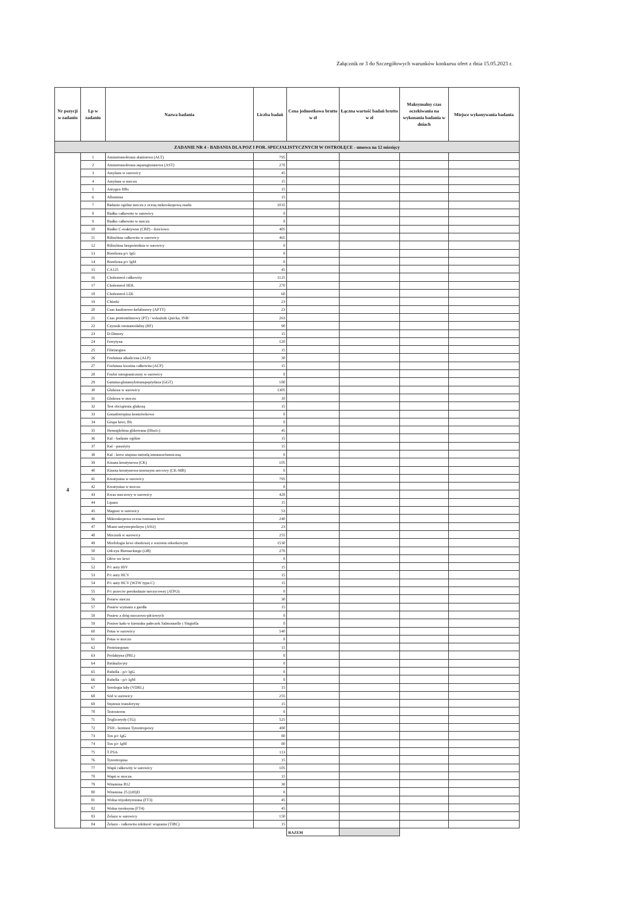Załącznik nr 3 do Szczegółowych warunków konkursu ofert z dnia 15.05.2023 r.
| Nr pozycji w zadaniu | Lp w zadaniu | Nazwa badania | Liczba badań | Cena jednostkowa brutto w zł | Łączna wartość badań brutto w zł | Maksymalny czas oczekiwania na wykonania badania w dniach | Miejsce wykonywania badania |
| --- | --- | --- | --- | --- | --- | --- | --- |
| ZADANIE NR 4 - BADANIA DLA POZ I POR. SPECJALISTYCZNYCH W OSTROŁĘCE - umowa na 12 miesięcy | | | | | | | |
| 4 | 1 | Aminotransferaza alaninowa (ALT) | 795 | | | | |
| | 2 | Aminotransferaza asparaginianowa (AST) | 278 | | | | |
| | 3 | Amylaza w surowicy | 45 | | | | |
| | 4 | Amylaza w moczu | 15 | | | | |
| | 5 | Antygen HBs | 15 | | | | |
| | 6 | Albumina | 15 | | | | |
| | 7 | Badanie ogólne moczu z oceną mikroskopową osadu | 1035 | | | | |
| | 8 | Białko całkowite w surowicy | 8 | | | | |
| | 9 | Białko całkowite w moczu | 8 | | | | |
| | 10 | Białko C-reaktywne (CRP) - ilościowo | 405 | | | | |
| | 11 | Bilirubina całkowita w surowicy | 465 | | | | |
| | 12 | Bilirubina bezpośrednia w surowicy | 8 | | | | |
| | 13 | Borelioza p/c IgG | 8 | | | | |
| | 14 | Borelioza p/c IgM | 8 | | | | |
| | 15 | CA125 | 45 | | | | |
| | 16 | Cholesterol całkowity | 1125 | | | | |
| | 17 | Cholesterol HDL | 270 | | | | |
| | 18 | Cholesterol LDL | 60 | | | | |
| | 19 | Chlorki | 23 | | | | |
| | 20 | Czas kaolinowo-kefalinowy (APTT) | 23 | | | | |
| | 21 | Czas protrombinowy (PT) / wskaźnik Quicka, INR/ | 263 | | | | |
| | 22 | Czynnik reumatoidalny (RF) | 90 | | | | |
| | 23 | D-Dimery | 15 | | | | |
| | 24 | Ferrytyna | 120 | | | | |
| | 25 | Fibrinogien | 15 | | | | |
| | 26 | Fosfataza alkaliczna (ALP) | 30 | | | | |
| | 27 | Fosfataza kwaśna całkowita (ACP) | 15 | | | | |
| | 28 | Fosfor nieograniczony w surowicy | 8 | | | | |
| | 29 | Gamma-glutamylotranspeptydaza (GGT) | 180 | | | | |
| | 30 | Glukoza w surowicy | 1305 | | | | |
| | 31 | Glukoza w moczu | 10 | | | | |
| | 32 | Test obciążenia glukozą | 15 | | | | |
| | 33 | Gonadotropina kosmówkowa | 8 | | | | |
| | 34 | Grupa krwi, Rh | 8 | | | | |
| | 35 | Hemoglobina glikowana (Hba1c) | 45 | | | | |
| | 36 | Kal - badanie ogólne | 15 | | | | |
| | 37 | Kal - pasożyty | 15 | | | | |
| | 38 | Kal - krew utajona metodą immunochemiczną | 8 | | | | |
| | 39 | Kinaza kreatynowa (CK) | 105 | | | | |
| | 40 | Kineza kreatynowa-izoenzym sercowy (CK-MB) | 8 | | | | |
| | 41 | Kreatynina w surowicy | 795 | | | | |
| | 42 | Kreatynina w moczu | 8 | | | | |
| | 43 | Kwas moczowy w surowicy | 428 | | | | |
| | 44 | Lipaza | 15 | | | | |
| | 45 | Magnez w surowicy | 53 | | | | |
| | 46 | Mikroskopowa ocena rozmazu krwi | 240 | | | | |
| | 47 | Miano antystreptolizyn (ASO) | 23 | | | | |
| | 48 | Mocznik w surowicy | 255 | | | | |
| | 49 | Morfologia krwi obodowej z wzorem odsetkowym | 1530 | | | | |
| | 50 | Odczyn Biernackiego (OB) | 278 | | | | |
| | 51 | Ołów we krwi | 8 | | | | |
| | 52 | P/c anty HIV | 15 | | | | |
| | 53 | P/c anty HCV | 15 | | | | |
| | 54 | P/c anty HCV (WZW typu C) | 15 | | | | |
| | 55 | P/c przeciw peroksdazie tarczycowej (ATPO) | 8 | | | | |
| | 56 | Posiew moczu | 30 | | | | |
| | 57 | Posiew wymazu z gardła | 15 | | | | |
| | 58 | Posiew z dróg moczowo-płciowych | 8 | | | | |
| | 59 | Posiwe kału w kierunku pałeczek Salmonnelle i Shigiella | 8 | | | | |
| | 60 | Potas w surowicy | 540 | | | | |
| | 61 | Potas w moczu | 8 | | | | |
| | 62 | Proteinogram | 15 | | | | |
| | 63 | Prolaktyna (PRL) | 8 | | | | |
| | 64 | Retikulocyty | 8 | | | | |
| | 65 | Rubella - p/c IgG | 8 | | | | |
| | 66 | Rubella - p/c IgM | 8 | | | | |
| | 67 | Serologia kiły (VDRL) | 15 | | | | |
| | 68 | Sód w surowicy | 255 | | | | |
| | 69 | Stężenie transferyny | 15 | | | | |
| | 70 | Testosteron | 8 | | | | |
| | 71 | Triglicerydy (TG) | 525 | | | | |
| | 72 | TSH - hormon Tyreotropowy | 480 | | | | |
| | 73 | Tox p/c IgG | 80 | | | | |
| | 74 | Tox p/c IgM | 80 | | | | |
| | 75 | T PSA | 113 | | | | |
| | 76 | Tyreotropina | 15 | | | | |
| | 77 | Wapń całkowity w surowicy | 105 | | | | |
| | 78 | Wapń w moczu | 15 | | | | |
| | 79 | Witamina B12 | 38 | | | | |
| | 80 | Witamina 25 (OH)D | 8 | | | | |
| | 81 | Wolna trijodotyronina (FT3) | 45 | | | | |
| | 82 | Wolna tyroksyna (FT4) | 45 | | | | |
| | 83 | Żelazo w surowicy | 150 | | | | |
| | 84 | Żelazo - całkowita zdolność wiązania (TIBC) | 15 | | | | |
| | | | | RAZEM | | | |